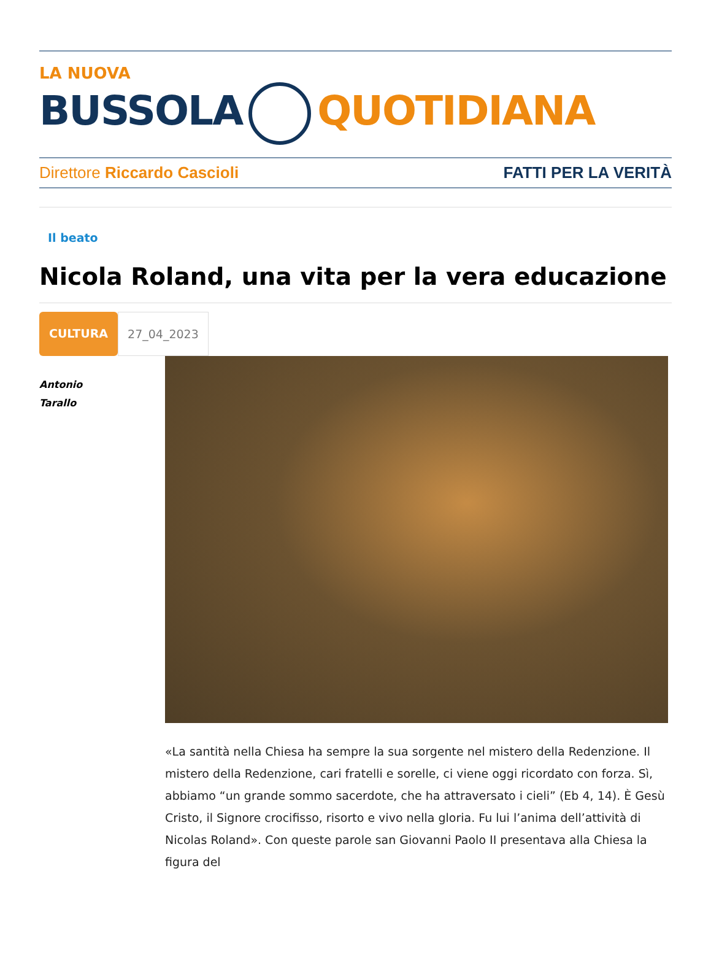LA NUOVA
BUSSOLA QUOTIDIANA
Direttore Riccardo Cascioli FATTI PER LA VERITÀ
Il beato
Nicola Roland, una vita per la vera educazione
CULTURA 27_04_2023
Antonio
Tarallo
«La santità nella Chiesa ha sempre la sua sorgente nel mistero della Redenzione. Il mistero della Redenzione, cari fratelli e sorelle, ci viene oggi ricordato con forza. Sì, abbiamo “un grande sommo sacerdote, che ha attraversato i cieli” (Eb 4, 14). È Gesù Cristo, il Signore crocifisso, risorto e vivo nella gloria. Fu lui l’anima dell’attività di Nicolas Roland». Con queste parole san Giovanni Paolo II presentava alla Chiesa la figura del